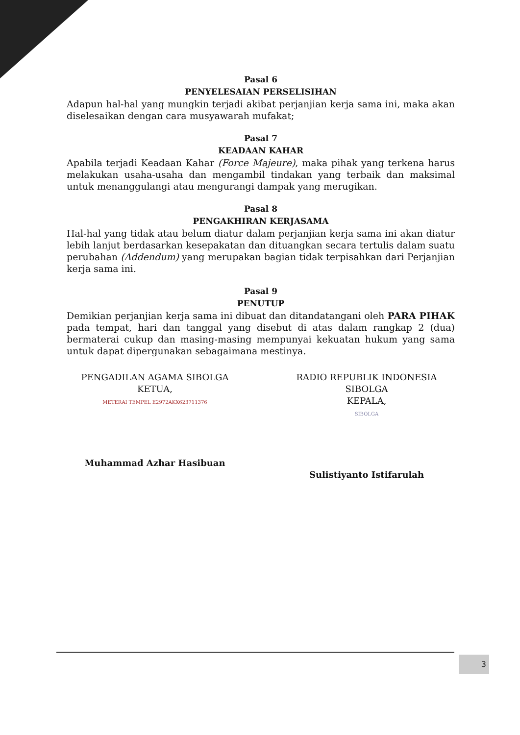Pasal 6
PENYELESAIAN PERSELISIHAN
Adapun hal-hal yang mungkin terjadi akibat perjanjian kerja sama ini, maka akan diselesaikan dengan cara musyawarah mufakat;
Pasal 7
KEADAAN KAHAR
Apabila terjadi Keadaan Kahar (Force Majeure), maka pihak yang terkena harus melakukan usaha-usaha dan mengambil tindakan yang terbaik dan maksimal untuk menanggulangi atau mengurangi dampak yang merugikan.
Pasal 8
PENGAKHIRAN KERJASAMA
Hal-hal yang tidak atau belum diatur dalam perjanjian kerja sama ini akan diatur lebih lanjut berdasarkan kesepakatan dan dituangkan secara tertulis dalam suatu perubahan (Addendum) yang merupakan bagian tidak terpisahkan dari Perjanjian kerja sama ini.
Pasal 9
PENUTUP
Demikian perjanjian kerja sama ini dibuat dan ditandatangani oleh PARA PIHAK pada tempat, hari dan tanggal yang disebut di atas dalam rangkap 2 (dua) bermaterai cukup dan masing-masing mempunyai kekuatan hukum yang sama untuk dapat dipergunakan sebagaimana mestinya.
PENGADILAN AGAMA SIBOLGA
KETUA,
METERAI TEMPEL E2972AKX623711376
Muhammad Azhar Hasibuan
RADIO REPUBLIK INDONESIA SIBOLGA
KEPALA,
SIBOLGA
Sulistiyanto Istifarulah
3